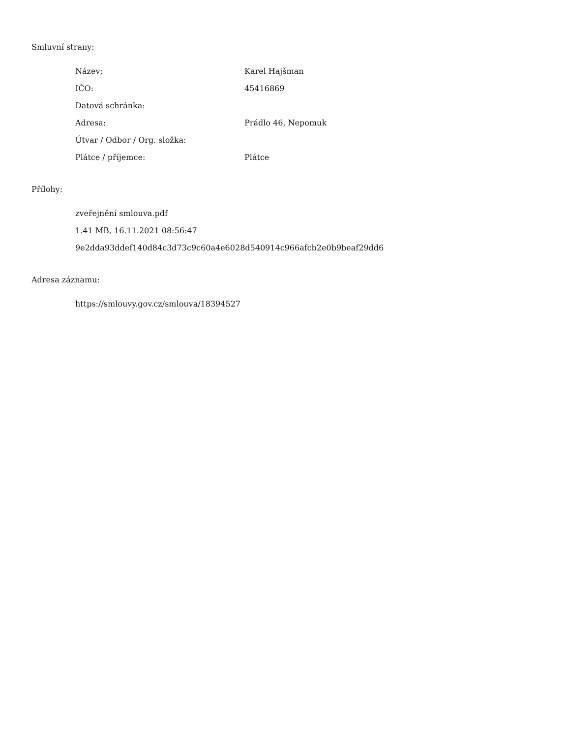Smluvní strany:
| Název: | Karel Hajšman |
| IČO: | 45416869 |
| Datová schránka: | |
| Adresa: | Prádlo 46, Nepomuk |
| Útvar / Odbor / Org. složka: | |
| Plátce / příjemce: | Plátce |
Přílohy:
zveřejnění smlouva.pdf
1.41 MB, 16.11.2021 08:56:47
9e2dda93ddef140d84c3d73c9c60a4e6028d540914c966afcb2e0b9beaf29dd6
Adresa záznamu:
https://smlouvy.gov.cz/smlouva/18394527